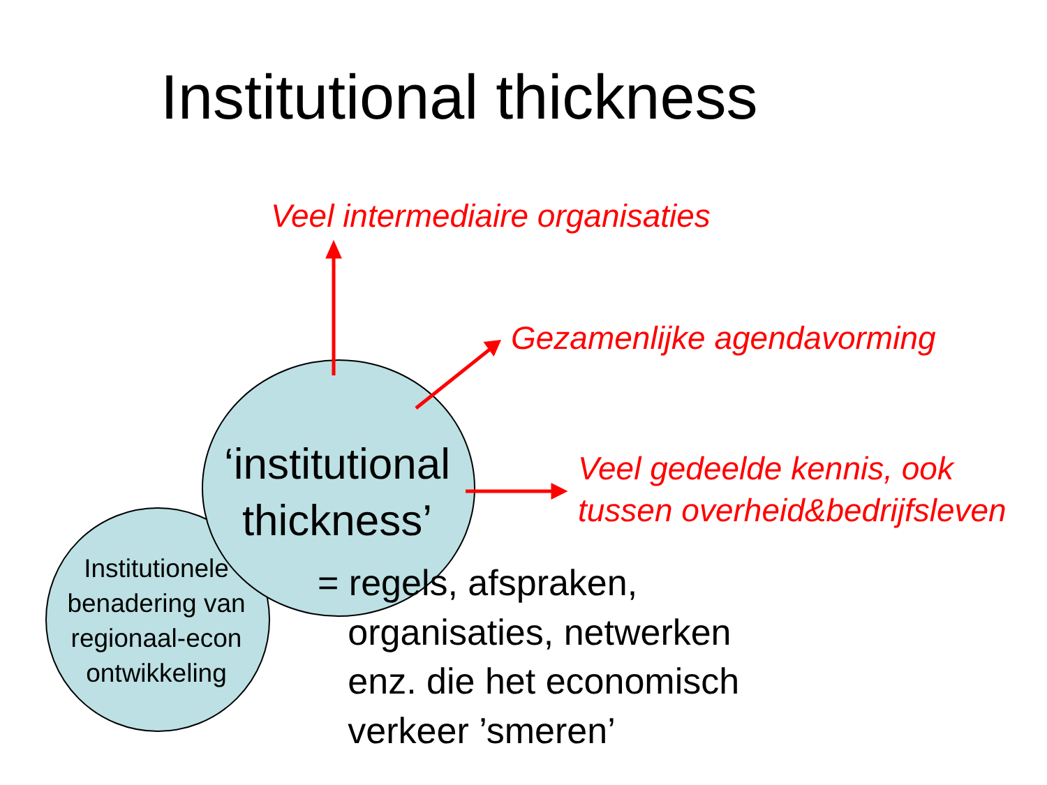Institutional thickness
Veel intermediaire organisaties
Gezamenlijke agendavorming
Veel gedeelde kennis, ook
tussen overheid&bedrijfsleven
Institutionele benadering van regionaal-econ ontwikkeling
‘institutional thickness’
= regels, afspraken,
organisaties, netwerken
enz. die het economisch
verkeer ’smeren’